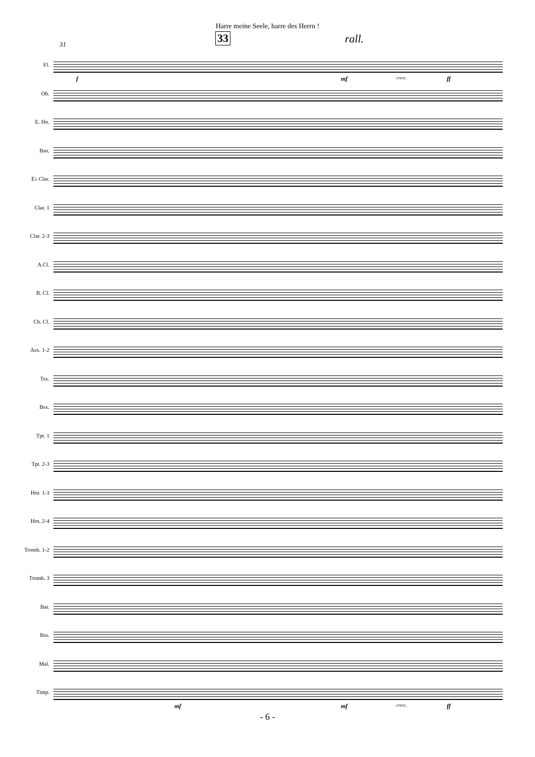Harre meine Seele, harre des Herrn !
31 33 rall.
Fl.
f mf cresc. ff
Ob.
E. Hn.
Bsn.
E♭ Clar.
Clar. 1
Clar. 2-3
A.Cl.
B. Cl.
Cb. Cl.
Asx. 1-2
Tsx.
Bsx.
Tpt. 1
Tpt. 2-3
Hrn. 1-3
Hrn. 2-4
Tromb. 1-2
Tromb. 3
Bar.
Bss.
Mal.
Timp.
mf mf cresc. ff
- 6 -